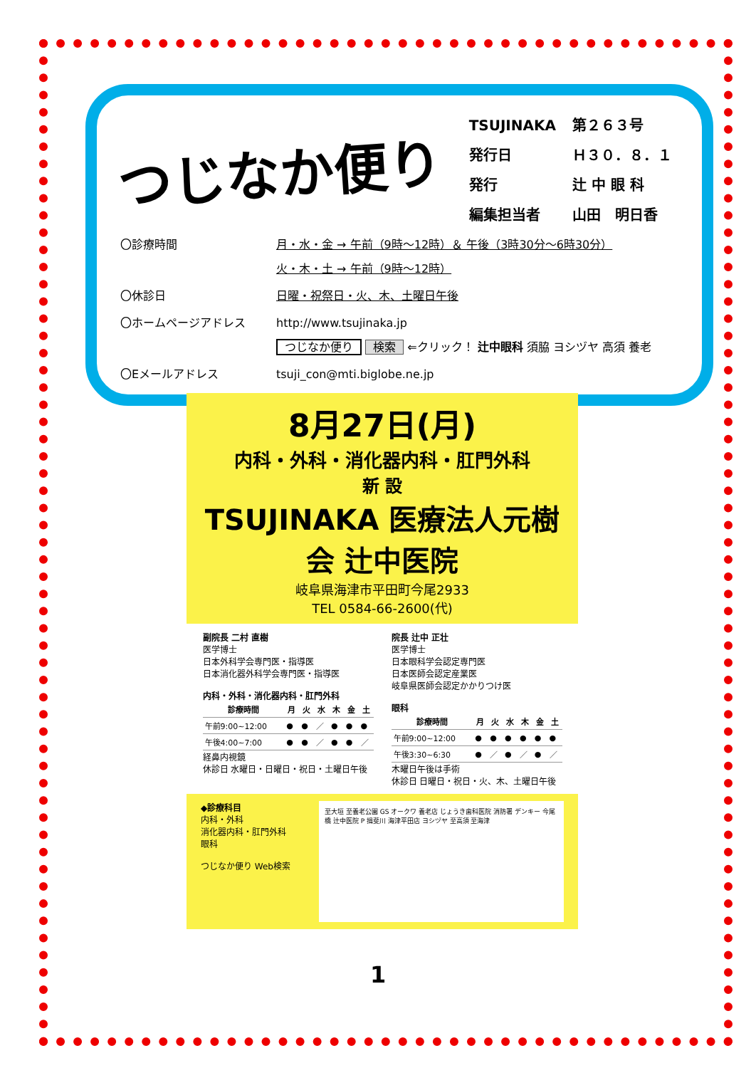つじなか便り
| TSUJINAKA | 第２６３号 |
| 発行日 | Ｈ３０．８．１ |
| 発行 | 辻 中 眼 科 |
| 編集担当者 | 山田 明日香 |
| 〇診療時間 | 月・水・金 → 午前（9時～12時）＆ 午後（3時30分～6時30分） 火・木・土 → 午前（9時～12時） |
| 〇休診日 | 日曜・祝祭日・火、木、土曜日午後 |
| 〇ホームページアドレス | http://www.tsujinaka.jp つじなか便り 検索 ⇐クリック！ 辻中眼科 須脇 ヨシヅヤ 高須 養老 |
| 〇Eメールアドレス | tsuji_con@mti.biglobe.ne.jp |
8月27日(月)
内科・外科・消化器内科・肛門外科
新 設
TSUJINAKA 医療法人元樹会 辻中医院
岐阜県海津市平田町今尾2933
TEL 0584-66-2600(代)
副院長 二村 直樹
医学博士
日本外科学会専門医・指導医
日本消化器外科学会専門医・指導医
内科・外科・消化器内科・肛門外科
| 診療時間 | 月 | 火 | 水 | 木 | 金 | 土 |
| --- | --- | --- | --- | --- | --- | --- |
| 午前9:00~12:00 | ● | ● | ／ | ● | ● | ● |
| 午後4:00~7:00 | ● | ● | ／ | ● | ● | ／ |
経鼻内視鏡
休診日 水曜日・日曜日・祝日・土曜日午後
院長 辻中 正壮
医学博士
日本眼科学会認定専門医
日本医師会認定産業医
岐阜県医師会認定かかりつけ医
眼科
| 診療時間 | 月 | 火 | 水 | 木 | 金 | 土 |
| --- | --- | --- | --- | --- | --- | --- |
| 午前9:00~12:00 | ● | ● | ● | ● | ● | ● |
| 午後3:30~6:30 | ● | ／ | ● | ／ | ● | ／ |
木曜日午後は手術
休診日 日曜日・祝日・火、木、土曜日午後
◆診療科目
内科・外科
消化器内科・肛門外科
眼科
つじなか便り Web検索
至大垣 至養老公園 GS オークワ 養老店 じょうき歯科医院 消防署 デンキー 今尾橋 辻中医院 P 揖斐川 海津平田店 ヨシヅヤ 至高須 至海津
1